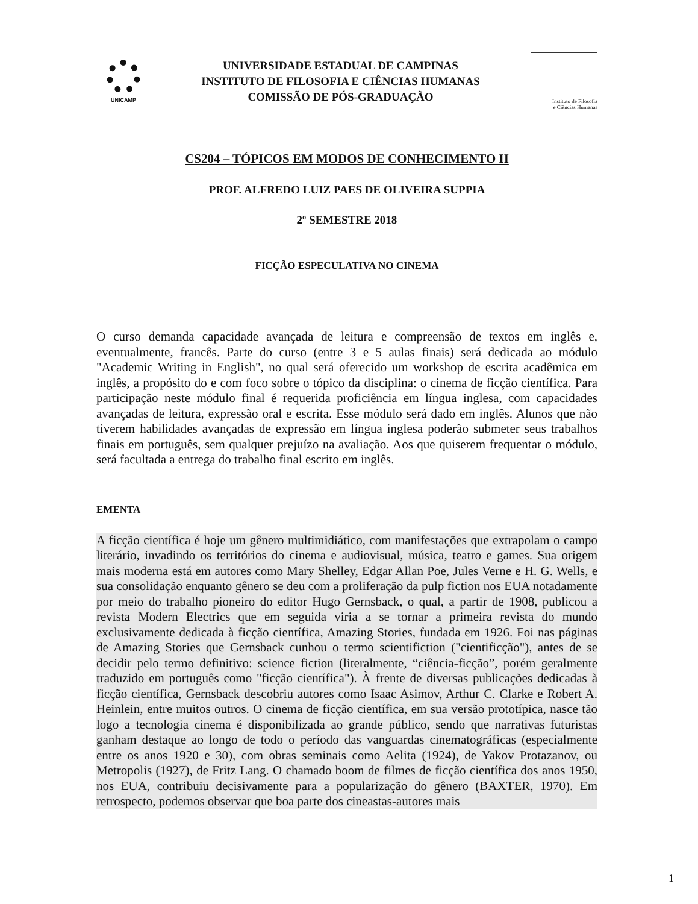UNICAMP
UNIVERSIDADE ESTADUAL DE CAMPINAS
INSTITUTO DE FILOSOFIA E CIÊNCIAS HUMANAS
COMISSÃO DE PÓS-GRADUAÇÃO
Instituto de Filosofia
e Ciências Humanas
CS204 – TÓPICOS EM MODOS DE CONHECIMENTO II
PROF. ALFREDO LUIZ PAES DE OLIVEIRA SUPPIA
2º SEMESTRE 2018
FICÇÃO ESPECULATIVA NO CINEMA
O curso demanda capacidade avançada de leitura e compreensão de textos em inglês e, eventualmente, francês. Parte do curso (entre 3 e 5 aulas finais) será dedicada ao módulo "Academic Writing in English", no qual será oferecido um workshop de escrita acadêmica em inglês, a propósito do e com foco sobre o tópico da disciplina: o cinema de ficção científica. Para participação neste módulo final é requerida proficiência em língua inglesa, com capacidades avançadas de leitura, expressão oral e escrita. Esse módulo será dado em inglês. Alunos que não tiverem habilidades avançadas de expressão em língua inglesa poderão submeter seus trabalhos finais em português, sem qualquer prejuízo na avaliação. Aos que quiserem frequentar o módulo, será facultada a entrega do trabalho final escrito em inglês.
EMENTA
A ficção científica é hoje um gênero multimidiático, com manifestações que extrapolam o campo literário, invadindo os territórios do cinema e audiovisual, música, teatro e games. Sua origem mais moderna está em autores como Mary Shelley, Edgar Allan Poe, Jules Verne e H. G. Wells, e sua consolidação enquanto gênero se deu com a proliferação da pulp fiction nos EUA notadamente por meio do trabalho pioneiro do editor Hugo Gernsback, o qual, a partir de 1908, publicou a revista Modern Electrics que em seguida viria a se tornar a primeira revista do mundo exclusivamente dedicada à ficção científica, Amazing Stories, fundada em 1926. Foi nas páginas de Amazing Stories que Gernsback cunhou o termo scientifiction ("cientificção"), antes de se decidir pelo termo definitivo: science fiction (literalmente, “ciência-ficção”, porém geralmente traduzido em português como "ficção científica"). À frente de diversas publicações dedicadas à ficção científica, Gernsback descobriu autores como Isaac Asimov, Arthur C. Clarke e Robert A. Heinlein, entre muitos outros. O cinema de ficção científica, em sua versão prototípica, nasce tão logo a tecnologia cinema é disponibilizada ao grande público, sendo que narrativas futuristas ganham destaque ao longo de todo o período das vanguardas cinematográficas (especialmente entre os anos 1920 e 30), com obras seminais como Aelita (1924), de Yakov Protazanov, ou Metropolis (1927), de Fritz Lang. O chamado boom de filmes de ficção científica dos anos 1950, nos EUA, contribuiu decisivamente para a popularização do gênero (BAXTER, 1970). Em retrospecto, podemos observar que boa parte dos cineastas-autores mais
1